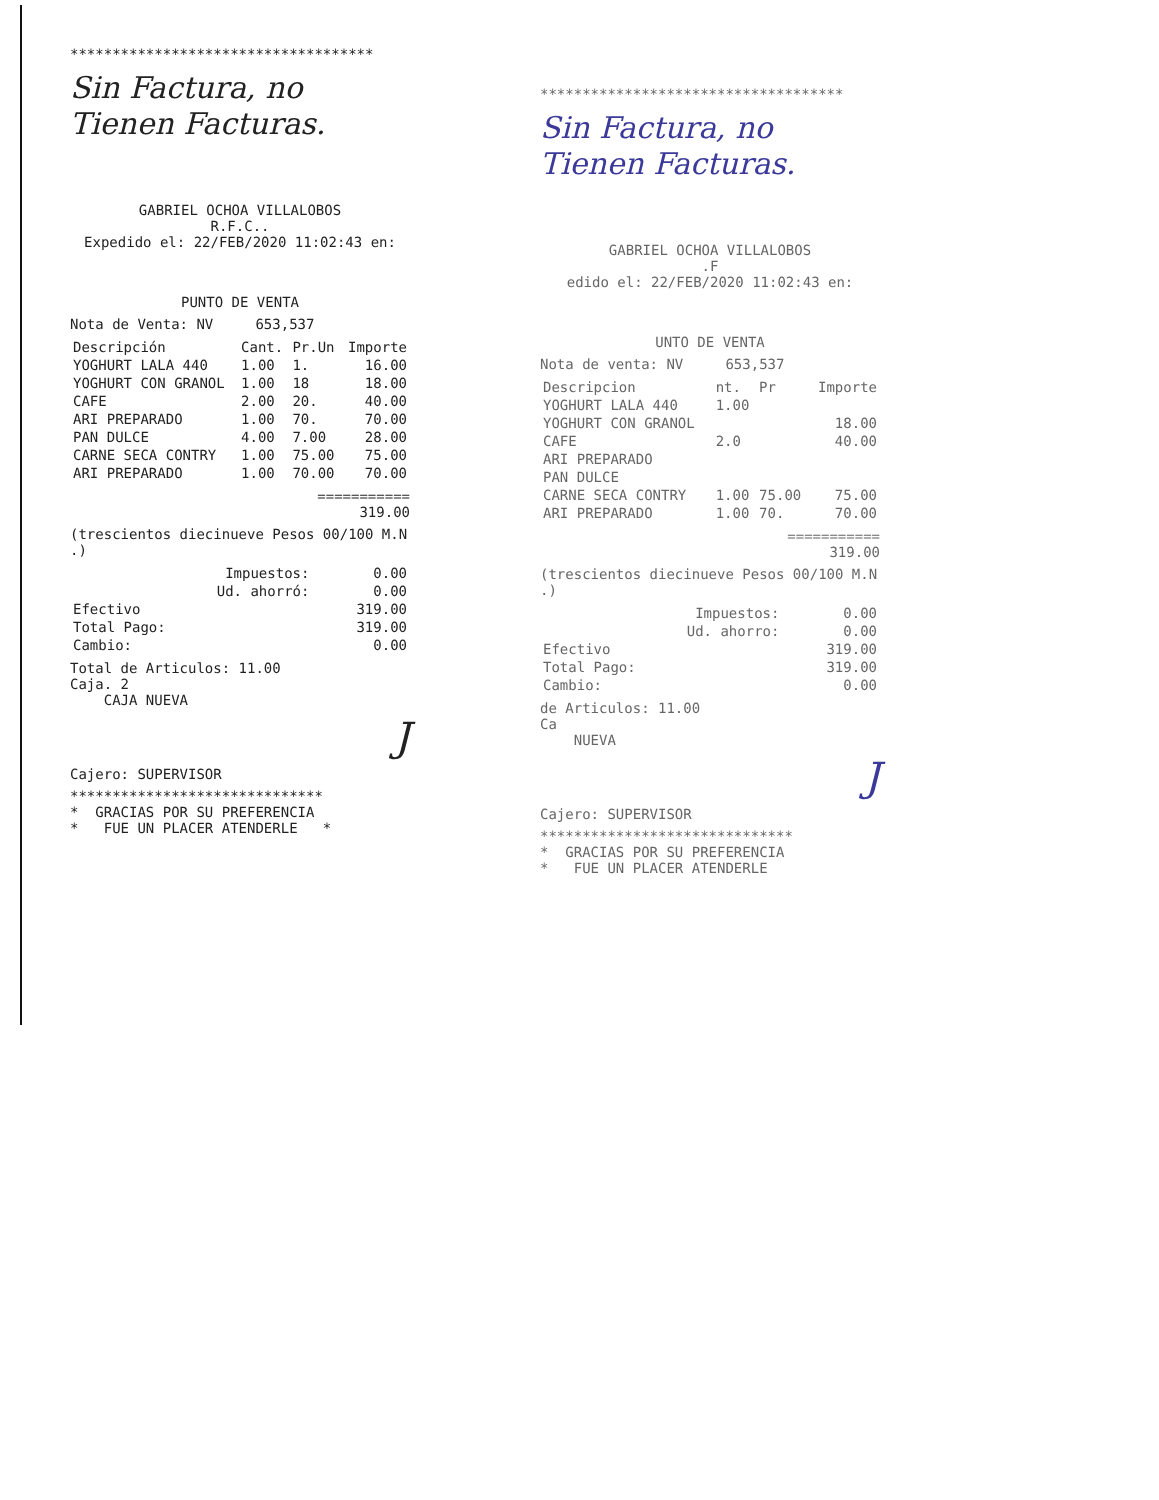************************************
Sin Factura, no
Tienen Facturas.
GABRIEL OCHOA VILLALOBOS
R.F.C..
Expedido el: 22/FEB/2020 11:02:43 en:
PUNTO DE VENTA
Nota de Venta: NV 653,537
| Descripción | Cant. | Pr.Un | Importe |
| --- | --- | --- | --- |
| YOGHURT LALA 440 | 1.00 | 1. | 16.00 |
| YOGHURT CON GRANOL | 1.00 | 18 | 18.00 |
| CAFE | 2.00 | 20. | 40.00 |
| ARI PREPARADO | 1.00 | 70. | 70.00 |
| PAN DULCE | 4.00 | 7.00 | 28.00 |
| CARNE SECA CONTRY | 1.00 | 75.00 | 75.00 |
| ARI PREPARADO | 1.00 | 70.00 | 70.00 |
===========
319.00
(trescientos diecinueve Pesos 00/100 M.N .)
| Impuestos: | 0.00 |
| Ud. ahorró: | 0.00 |
| Efectivo | 319.00 |
| Total Pago: | 319.00 |
| Cambio: | 0.00 |
Total de Articulos: 11.00
Caja. 2
CAJA NUEVA
J
Cajero: SUPERVISOR
******************************
* GRACIAS POR SU PREFERENCIA
* FUE UN PLACER ATENDERLE *
************************************
Sin Factura, no
Tienen Facturas.
GABRIEL OCHOA VILLALOBOS
.F
edido el: 22/FEB/2020 11:02:43 en:
UNTO DE VENTA
Nota de venta: NV 653,537
| Descripcion | nt. | Pr | Importe |
| --- | --- | --- | --- |
| YOGHURT LALA 440 | 1.00 | | |
| YOGHURT CON GRANOL | | | 18.00 |
| CAFE | 2.0 | | 40.00 |
| ARI PREPARADO | | | |
| PAN DULCE | | | |
| CARNE SECA CONTRY | 1.00 | 75.00 | 75.00 |
| ARI PREPARADO | 1.00 | 70. | 70.00 |
===========
319.00
(trescientos diecinueve Pesos 00/100 M.N .)
| Impuestos: | 0.00 |
| Ud. ahorro: | 0.00 |
| Efectivo | 319.00 |
| Total Pago: | 319.00 |
| Cambio: | 0.00 |
de Articulos: 11.00
Ca
NUEVA
J
Cajero: SUPERVISOR
******************************
* GRACIAS POR SU PREFERENCIA
* FUE UN PLACER ATENDERLE